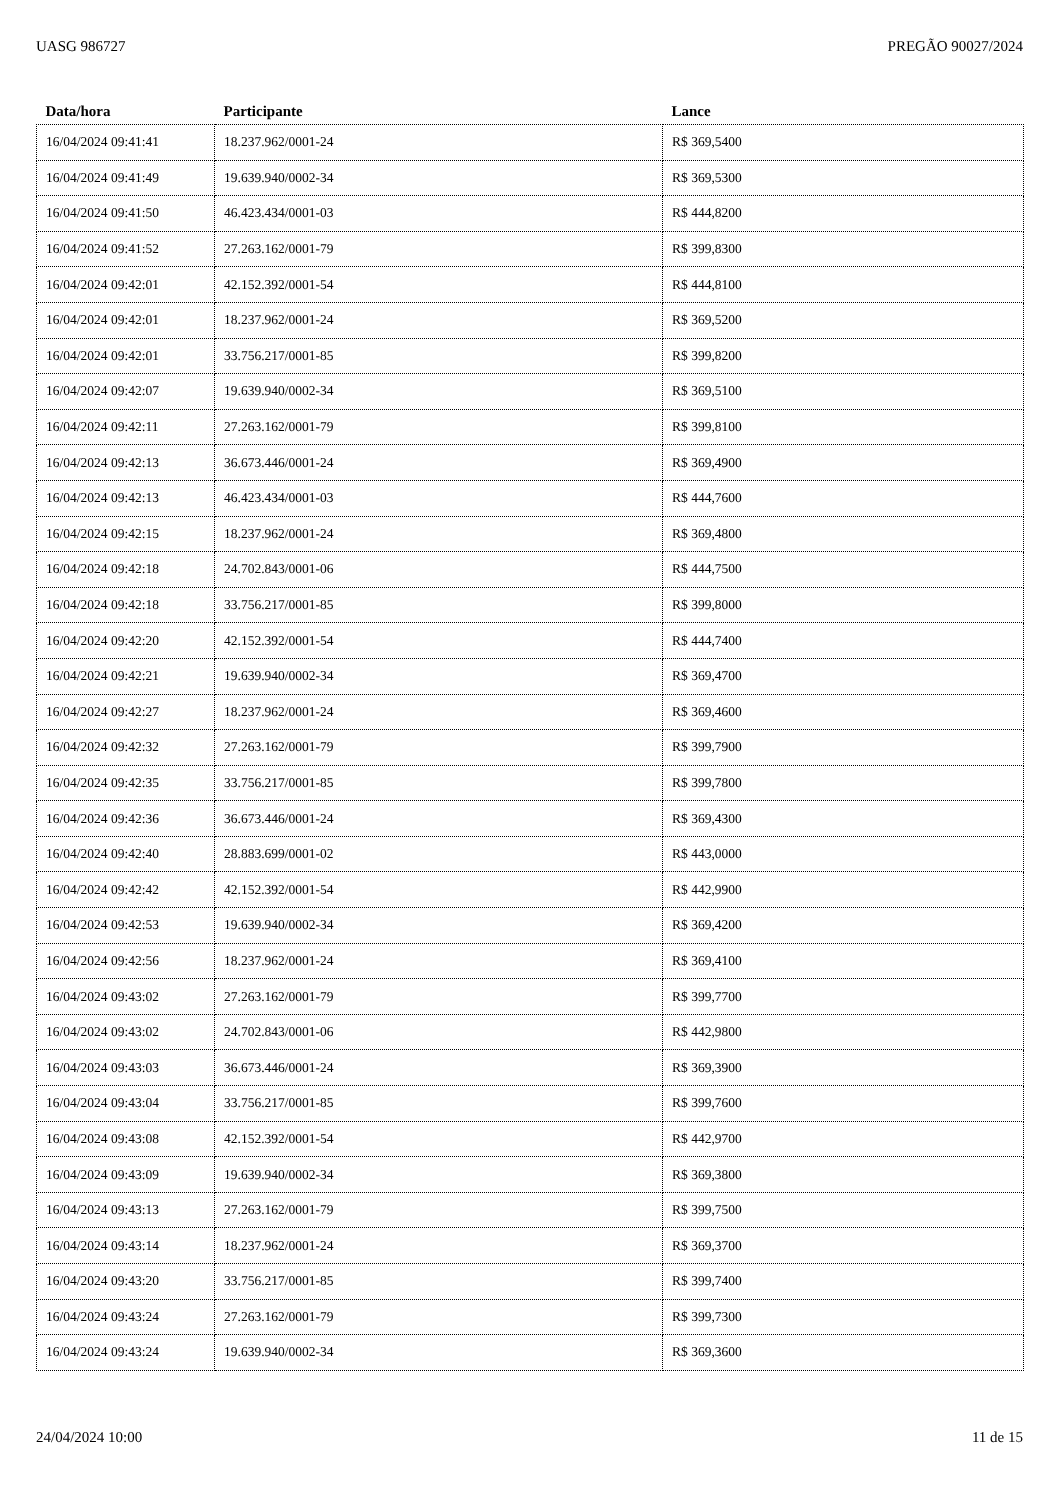UASG 986727 PREGÃO 90027/2024
| Data/hora | Participante | Lance |
| --- | --- | --- |
| 16/04/2024 09:41:41 | 18.237.962/0001-24 | R$ 369,5400 |
| 16/04/2024 09:41:49 | 19.639.940/0002-34 | R$ 369,5300 |
| 16/04/2024 09:41:50 | 46.423.434/0001-03 | R$ 444,8200 |
| 16/04/2024 09:41:52 | 27.263.162/0001-79 | R$ 399,8300 |
| 16/04/2024 09:42:01 | 42.152.392/0001-54 | R$ 444,8100 |
| 16/04/2024 09:42:01 | 18.237.962/0001-24 | R$ 369,5200 |
| 16/04/2024 09:42:01 | 33.756.217/0001-85 | R$ 399,8200 |
| 16/04/2024 09:42:07 | 19.639.940/0002-34 | R$ 369,5100 |
| 16/04/2024 09:42:11 | 27.263.162/0001-79 | R$ 399,8100 |
| 16/04/2024 09:42:13 | 36.673.446/0001-24 | R$ 369,4900 |
| 16/04/2024 09:42:13 | 46.423.434/0001-03 | R$ 444,7600 |
| 16/04/2024 09:42:15 | 18.237.962/0001-24 | R$ 369,4800 |
| 16/04/2024 09:42:18 | 24.702.843/0001-06 | R$ 444,7500 |
| 16/04/2024 09:42:18 | 33.756.217/0001-85 | R$ 399,8000 |
| 16/04/2024 09:42:20 | 42.152.392/0001-54 | R$ 444,7400 |
| 16/04/2024 09:42:21 | 19.639.940/0002-34 | R$ 369,4700 |
| 16/04/2024 09:42:27 | 18.237.962/0001-24 | R$ 369,4600 |
| 16/04/2024 09:42:32 | 27.263.162/0001-79 | R$ 399,7900 |
| 16/04/2024 09:42:35 | 33.756.217/0001-85 | R$ 399,7800 |
| 16/04/2024 09:42:36 | 36.673.446/0001-24 | R$ 369,4300 |
| 16/04/2024 09:42:40 | 28.883.699/0001-02 | R$ 443,0000 |
| 16/04/2024 09:42:42 | 42.152.392/0001-54 | R$ 442,9900 |
| 16/04/2024 09:42:53 | 19.639.940/0002-34 | R$ 369,4200 |
| 16/04/2024 09:42:56 | 18.237.962/0001-24 | R$ 369,4100 |
| 16/04/2024 09:43:02 | 27.263.162/0001-79 | R$ 399,7700 |
| 16/04/2024 09:43:02 | 24.702.843/0001-06 | R$ 442,9800 |
| 16/04/2024 09:43:03 | 36.673.446/0001-24 | R$ 369,3900 |
| 16/04/2024 09:43:04 | 33.756.217/0001-85 | R$ 399,7600 |
| 16/04/2024 09:43:08 | 42.152.392/0001-54 | R$ 442,9700 |
| 16/04/2024 09:43:09 | 19.639.940/0002-34 | R$ 369,3800 |
| 16/04/2024 09:43:13 | 27.263.162/0001-79 | R$ 399,7500 |
| 16/04/2024 09:43:14 | 18.237.962/0001-24 | R$ 369,3700 |
| 16/04/2024 09:43:20 | 33.756.217/0001-85 | R$ 399,7400 |
| 16/04/2024 09:43:24 | 27.263.162/0001-79 | R$ 399,7300 |
| 16/04/2024 09:43:24 | 19.639.940/0002-34 | R$ 369,3600 |
24/04/2024 10:00 11 de 15